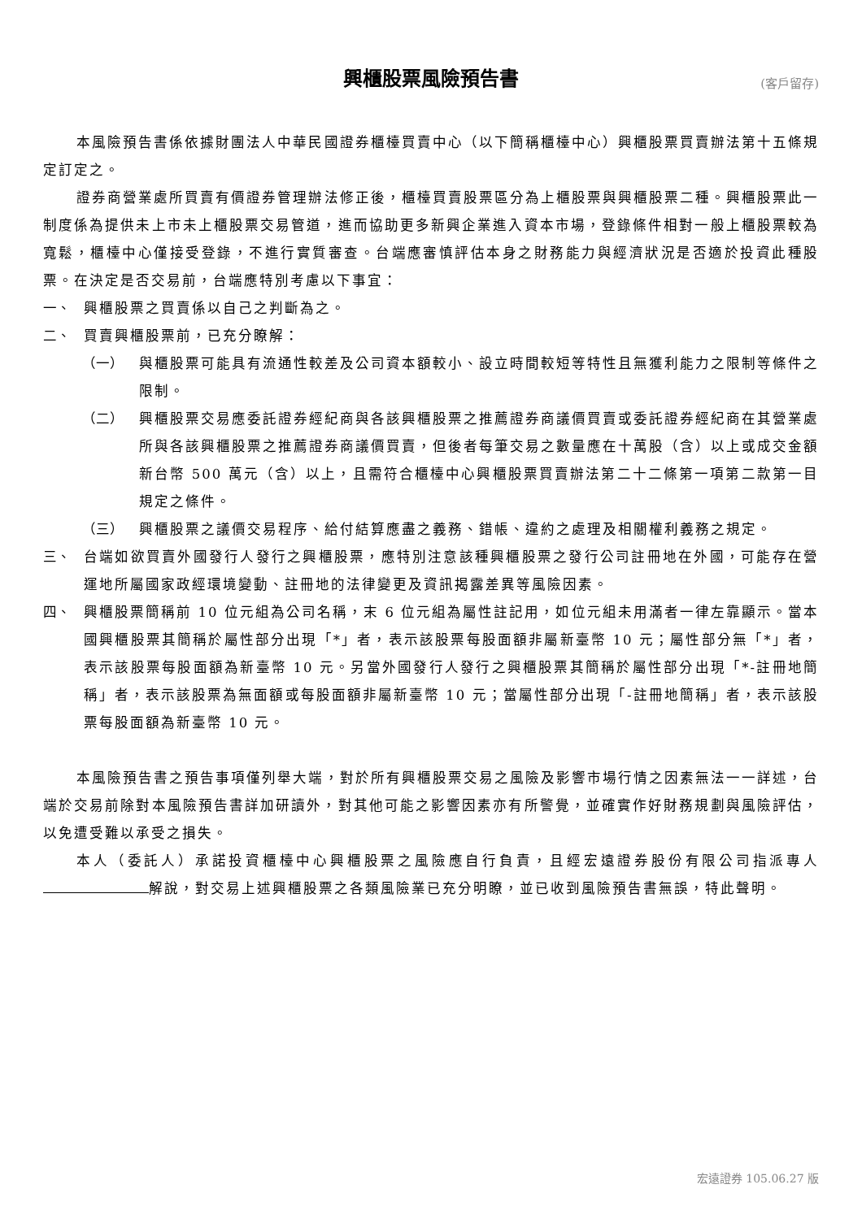興櫃股票風險預告書 (客戶留存)
本風險預告書係依據財團法人中華民國證券櫃檯買賣中心（以下簡稱櫃檯中心）興櫃股票買賣辦法第十五條規定訂定之。
證券商營業處所買賣有價證券管理辦法修正後，櫃檯買賣股票區分為上櫃股票與興櫃股票二種。興櫃股票此一制度係為提供未上市未上櫃股票交易管道，進而協助更多新興企業進入資本市場，登錄條件相對一般上櫃股票較為寬鬆，櫃檯中心僅接受登錄，不進行實質審查。台端應審慎評估本身之財務能力與經濟狀況是否適於投資此種股票。在決定是否交易前，台端應特別考慮以下事宜：
一、 興櫃股票之買賣係以自己之判斷為之。
二、 買賣興櫃股票前，已充分瞭解：
（一） 與櫃股票可能具有流通性較差及公司資本額較小、設立時間較短等特性且無獲利能力之限制等條件之限制。
（二） 興櫃股票交易應委託證券經紀商與各該興櫃股票之推薦證券商議價買賣或委託證券經紀商在其營業處所與各該興櫃股票之推薦證券商議價買賣，但後者每筆交易之數量應在十萬股（含）以上或成交金額新台幣 500 萬元（含）以上，且需符合櫃檯中心興櫃股票買賣辦法第二十二條第一項第二款第一目規定之條件。
（三） 興櫃股票之議價交易程序、給付結算應盡之義務、錯帳、違約之處理及相關權利義務之規定。
三、 台端如欲買賣外國發行人發行之興櫃股票，應特別注意該種興櫃股票之發行公司註冊地在外國，可能存在營運地所屬國家政經環境變動、註冊地的法律變更及資訊揭露差異等風險因素。
四、 興櫃股票簡稱前 10 位元組為公司名稱，末 6 位元組為屬性註記用，如位元組未用滿者一律左靠顯示。當本國興櫃股票其簡稱於屬性部分出現「*」者，表示該股票每股面額非屬新臺幣 10 元；屬性部分無「*」者，表示該股票每股面額為新臺幣 10 元。另當外國發行人發行之興櫃股票其簡稱於屬性部分出現「*-註冊地簡稱」者，表示該股票為無面額或每股面額非屬新臺幣 10 元；當屬性部分出現「-註冊地簡稱」者，表示該股票每股面額為新臺幣 10 元。
本風險預告書之預告事項僅列舉大端，對於所有興櫃股票交易之風險及影響市場行情之因素無法一一詳述，台端於交易前除對本風險預告書詳加研讀外，對其他可能之影響因素亦有所警覺，並確實作好財務規劃與風險評估，以免遭受難以承受之損失。
本人（委託人）承諾投資櫃檯中心興櫃股票之風險應自行負責，且經宏遠證券股份有限公司指派專人 解說，對交易上述興櫃股票之各類風險業已充分明瞭，並已收到風險預告書無誤，特此聲明。
宏遠證券 105.06.27 版